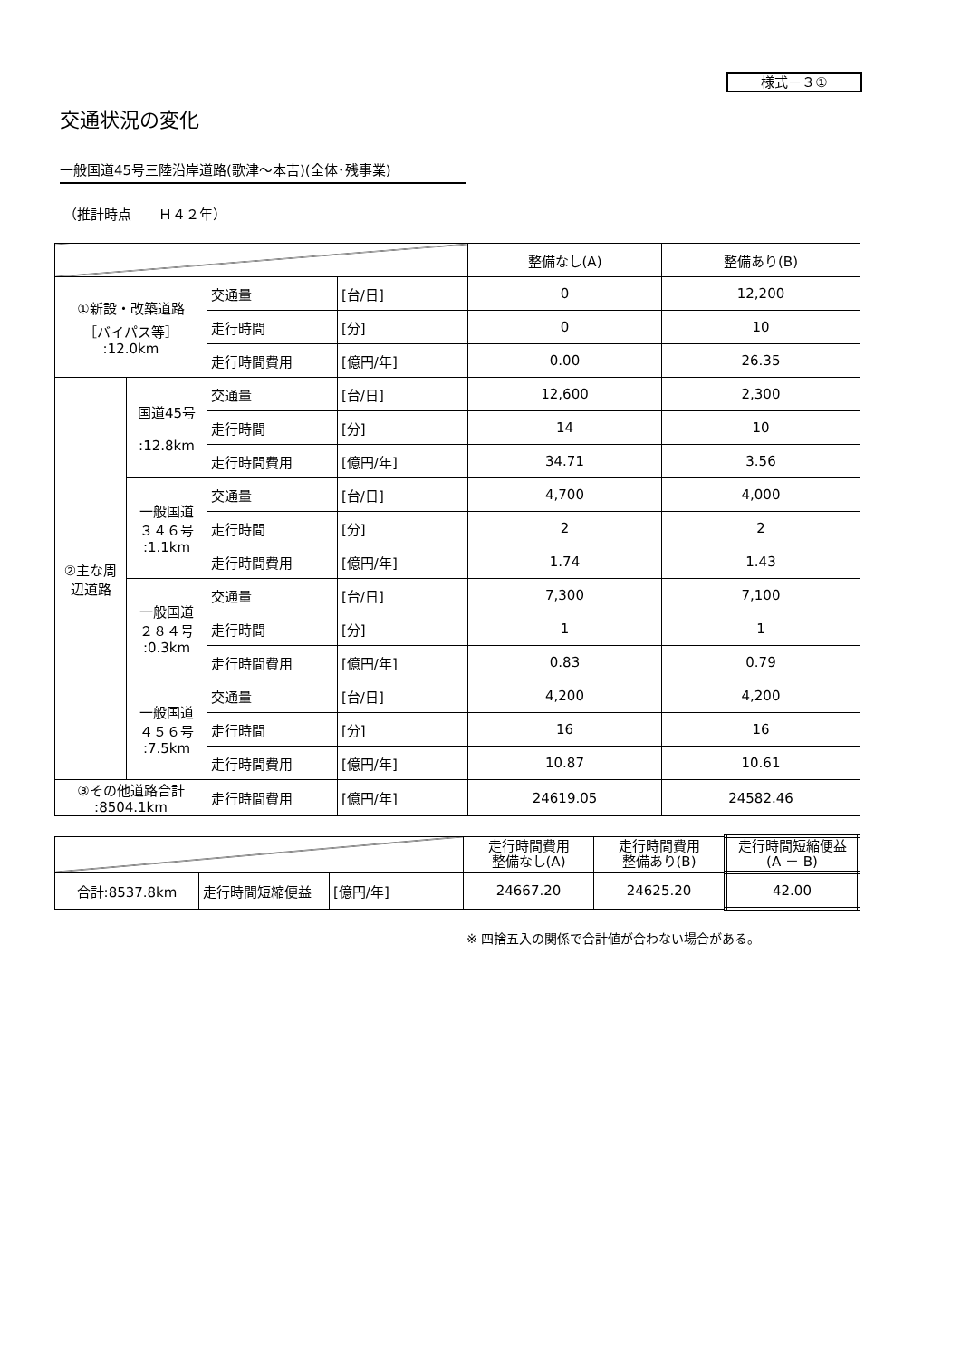様式－３①
交通状況の変化
一般国道45号三陸沿岸道路(歌津～本吉)(全体･残事業)
（推計時点　　Ｈ４２年）
| | | | | 整備なし(A) | 整備あり(B) |
| --- | --- | --- | --- | --- | --- |
| ①新設・改築道路 ［バイパス等］ :12.0km | | 交通量 | [台/日] | 0 | 12,200 |
| | | 走行時間 | [分] | 0 | 10 |
| | | 走行時間費用 | [億円/年] | 0.00 | 26.35 |
| ②主な周辺道路 | 国道45号 :12.8km | 交通量 | [台/日] | 12,600 | 2,300 |
| | | 走行時間 | [分] | 14 | 10 |
| | | 走行時間費用 | [億円/年] | 34.71 | 3.56 |
| | 一般国道 ３４６号 :1.1km | 交通量 | [台/日] | 4,700 | 4,000 |
| | | 走行時間 | [分] | 2 | 2 |
| | | 走行時間費用 | [億円/年] | 1.74 | 1.43 |
| | 一般国道 ２８４号 :0.3km | 交通量 | [台/日] | 7,300 | 7,100 |
| | | 走行時間 | [分] | 1 | 1 |
| | | 走行時間費用 | [億円/年] | 0.83 | 0.79 |
| | 一般国道 ４５６号 :7.5km | 交通量 | [台/日] | 4,200 | 4,200 |
| | | 走行時間 | [分] | 16 | 16 |
| | | 走行時間費用 | [億円/年] | 10.87 | 10.61 |
| ③その他道路合計 :8504.1km | | 走行時間費用 | [億円/年] | 24619.05 | 24582.46 |
| | | | 走行時間費用 整備なし(A) | 走行時間費用 整備あり(B) | 走行時間短縮便益 (A － B) |
| --- | --- | --- | --- | --- | --- |
| 合計:8537.8km | 走行時間短縮便益 | [億円/年] | 24667.20 | 24625.20 | 42.00 |
※ 四捨五入の関係で合計値が合わない場合がある。